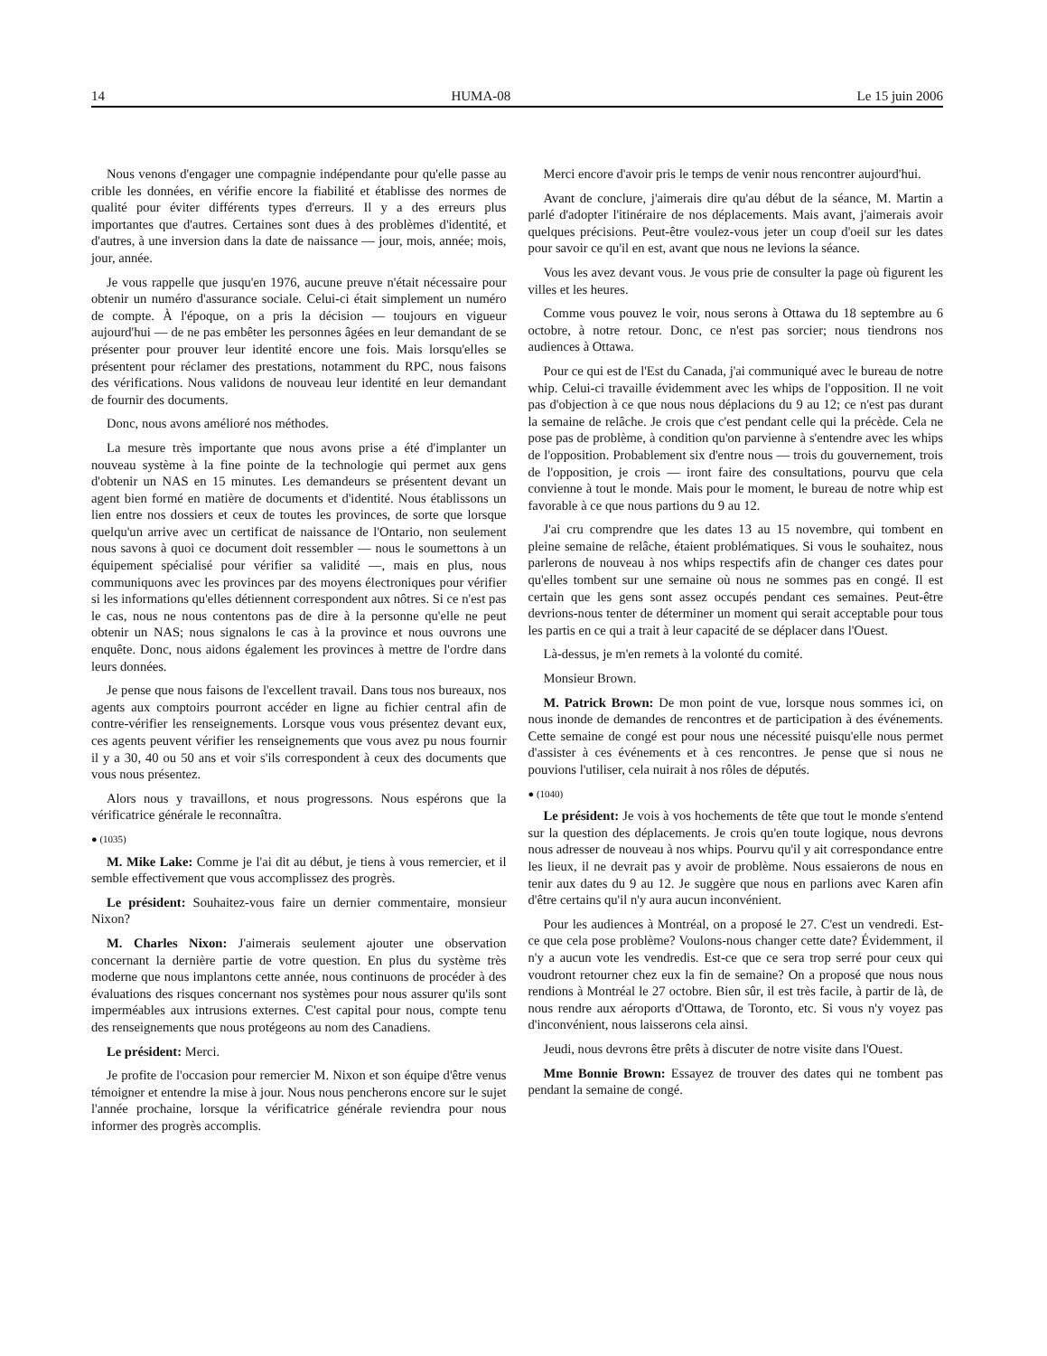14 HUMA-08 Le 15 juin 2006
Nous venons d'engager une compagnie indépendante pour qu'elle passe au crible les données, en vérifie encore la fiabilité et établisse des normes de qualité pour éviter différents types d'erreurs. Il y a des erreurs plus importantes que d'autres. Certaines sont dues à des problèmes d'identité, et d'autres, à une inversion dans la date de naissance — jour, mois, année; mois, jour, année.
Je vous rappelle que jusqu'en 1976, aucune preuve n'était nécessaire pour obtenir un numéro d'assurance sociale. Celui-ci était simplement un numéro de compte. À l'époque, on a pris la décision — toujours en vigueur aujourd'hui — de ne pas embêter les personnes âgées en leur demandant de se présenter pour prouver leur identité encore une fois. Mais lorsqu'elles se présentent pour réclamer des prestations, notamment du RPC, nous faisons des vérifications. Nous validons de nouveau leur identité en leur demandant de fournir des documents.
Donc, nous avons amélioré nos méthodes.
La mesure très importante que nous avons prise a été d'implanter un nouveau système à la fine pointe de la technologie qui permet aux gens d'obtenir un NAS en 15 minutes. Les demandeurs se présentent devant un agent bien formé en matière de documents et d'identité. Nous établissons un lien entre nos dossiers et ceux de toutes les provinces, de sorte que lorsque quelqu'un arrive avec un certificat de naissance de l'Ontario, non seulement nous savons à quoi ce document doit ressembler — nous le soumettons à un équipement spécialisé pour vérifier sa validité —, mais en plus, nous communiquons avec les provinces par des moyens électroniques pour vérifier si les informations qu'elles détiennent correspondent aux nôtres. Si ce n'est pas le cas, nous ne nous contentons pas de dire à la personne qu'elle ne peut obtenir un NAS; nous signalons le cas à la province et nous ouvrons une enquête. Donc, nous aidons également les provinces à mettre de l'ordre dans leurs données.
Je pense que nous faisons de l'excellent travail. Dans tous nos bureaux, nos agents aux comptoirs pourront accéder en ligne au fichier central afin de contre-vérifier les renseignements. Lorsque vous vous présentez devant eux, ces agents peuvent vérifier les renseignements que vous avez pu nous fournir il y a 30, 40 ou 50 ans et voir s'ils correspondent à ceux des documents que vous nous présentez.
Alors nous y travaillons, et nous progressons. Nous espérons que la vérificatrice générale le reconnaîtra.
● (1035)
M. Mike Lake: Comme je l'ai dit au début, je tiens à vous remercier, et il semble effectivement que vous accomplissez des progrès.
Le président: Souhaitez-vous faire un dernier commentaire, monsieur Nixon?
M. Charles Nixon: J'aimerais seulement ajouter une observation concernant la dernière partie de votre question. En plus du système très moderne que nous implantons cette année, nous continuons de procéder à des évaluations des risques concernant nos systèmes pour nous assurer qu'ils sont imperméables aux intrusions externes. C'est capital pour nous, compte tenu des renseignements que nous protégeons au nom des Canadiens.
Le président: Merci.
Je profite de l'occasion pour remercier M. Nixon et son équipe d'être venus témoigner et entendre la mise à jour. Nous nous pencherons encore sur le sujet l'année prochaine, lorsque la vérificatrice générale reviendra pour nous informer des progrès accomplis.
Merci encore d'avoir pris le temps de venir nous rencontrer aujourd'hui.
Avant de conclure, j'aimerais dire qu'au début de la séance, M. Martin a parlé d'adopter l'itinéraire de nos déplacements. Mais avant, j'aimerais avoir quelques précisions. Peut-être voulez-vous jeter un coup d'oeil sur les dates pour savoir ce qu'il en est, avant que nous ne levions la séance.
Vous les avez devant vous. Je vous prie de consulter la page où figurent les villes et les heures.
Comme vous pouvez le voir, nous serons à Ottawa du 18 septembre au 6 octobre, à notre retour. Donc, ce n'est pas sorcier; nous tiendrons nos audiences à Ottawa.
Pour ce qui est de l'Est du Canada, j'ai communiqué avec le bureau de notre whip. Celui-ci travaille évidemment avec les whips de l'opposition. Il ne voit pas d'objection à ce que nous nous déplacions du 9 au 12; ce n'est pas durant la semaine de relâche. Je crois que c'est pendant celle qui la précède. Cela ne pose pas de problème, à condition qu'on parvienne à s'entendre avec les whips de l'opposition. Probablement six d'entre nous — trois du gouvernement, trois de l'opposition, je crois — iront faire des consultations, pourvu que cela convienne à tout le monde. Mais pour le moment, le bureau de notre whip est favorable à ce que nous partions du 9 au 12.
J'ai cru comprendre que les dates 13 au 15 novembre, qui tombent en pleine semaine de relâche, étaient problématiques. Si vous le souhaitez, nous parlerons de nouveau à nos whips respectifs afin de changer ces dates pour qu'elles tombent sur une semaine où nous ne sommes pas en congé. Il est certain que les gens sont assez occupés pendant ces semaines. Peut-être devrions-nous tenter de déterminer un moment qui serait acceptable pour tous les partis en ce qui a trait à leur capacité de se déplacer dans l'Ouest.
Là-dessus, je m'en remets à la volonté du comité.
Monsieur Brown.
M. Patrick Brown: De mon point de vue, lorsque nous sommes ici, on nous inonde de demandes de rencontres et de participation à des événements. Cette semaine de congé est pour nous une nécessité puisqu'elle nous permet d'assister à ces événements et à ces rencontres. Je pense que si nous ne pouvions l'utiliser, cela nuirait à nos rôles de députés.
● (1040)
Le président: Je vois à vos hochements de tête que tout le monde s'entend sur la question des déplacements. Je crois qu'en toute logique, nous devrons nous adresser de nouveau à nos whips. Pourvu qu'il y ait correspondance entre les lieux, il ne devrait pas y avoir de problème. Nous essaierons de nous en tenir aux dates du 9 au 12. Je suggère que nous en parlions avec Karen afin d'être certains qu'il n'y aura aucun inconvénient.
Pour les audiences à Montréal, on a proposé le 27. C'est un vendredi. Est-ce que cela pose problème? Voulons-nous changer cette date? Évidemment, il n'y a aucun vote les vendredis. Est-ce que ce sera trop serré pour ceux qui voudront retourner chez eux la fin de semaine? On a proposé que nous nous rendions à Montréal le 27 octobre. Bien sûr, il est très facile, à partir de là, de nous rendre aux aéroports d'Ottawa, de Toronto, etc. Si vous n'y voyez pas d'inconvénient, nous laisserons cela ainsi.
Jeudi, nous devrons être prêts à discuter de notre visite dans l'Ouest.
Mme Bonnie Brown: Essayez de trouver des dates qui ne tombent pas pendant la semaine de congé.